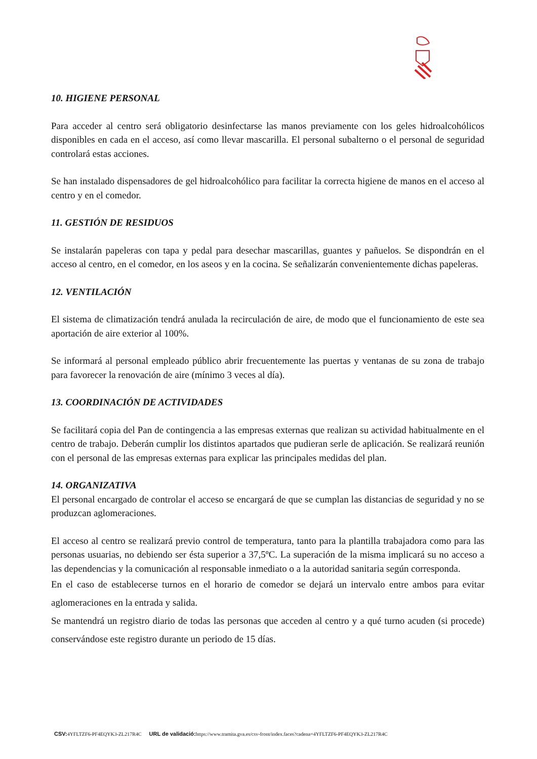10. HIGIENE PERSONAL
Para acceder al centro será obligatorio desinfectarse las manos previamente con los geles hidroalcohólicos disponibles en cada en el acceso, así como llevar mascarilla. El personal subalterno o el personal de seguridad controlará estas acciones.
Se han instalado dispensadores de gel hidroalcohólico para facilitar la correcta higiene de manos en el acceso al centro y en el comedor.
11. GESTIÓN DE RESIDUOS
Se instalarán papeleras con tapa y pedal para desechar mascarillas, guantes y pañuelos. Se dispondrán en el acceso al centro, en el comedor, en los aseos y en la cocina. Se señalizarán convenientemente dichas papeleras.
12. VENTILACIÓN
El sistema de climatización tendrá anulada la recirculación de aire, de modo que el funcionamiento de este sea aportación de aire exterior al 100%.
Se informará al personal empleado público abrir frecuentemente las puertas y ventanas de su zona de trabajo para favorecer la renovación de aire (mínimo 3 veces al día).
13. COORDINACIÓN DE ACTIVIDADES
Se facilitará copia del Pan de contingencia a las empresas externas que realizan su actividad habitualmente en el centro de trabajo. Deberán cumplir los distintos apartados que pudieran serle de aplicación. Se realizará reunión con el personal de las empresas externas para explicar las principales medidas del plan.
14. ORGANIZATIVA
El personal encargado de controlar el acceso se encargará de que se cumplan las distancias de seguridad y no se produzcan aglomeraciones.
El acceso al centro se realizará previo control de temperatura, tanto para la plantilla trabajadora como para las personas usuarias, no debiendo ser ésta superior a 37,5ºC. La superación de la misma implicará su no acceso a las dependencias y la comunicación al responsable inmediato o a la autoridad sanitaria según corresponda.
En el caso de establecerse turnos en el horario de comedor se dejará un intervalo entre ambos para evitar aglomeraciones en la entrada y salida.
Se mantendrá un registro diario de todas las personas que acceden al centro y a qué turno acuden (si procede) conservándose este registro durante un periodo de 15 días.
CSV: 4YFLTZF6-PF4EQYK3-ZL217R4C URL de validació: https://www.tramita.gva.es/csv-front/index.faces?cadena=4YFLTZF6-PF4EQYK3-ZL217R4C